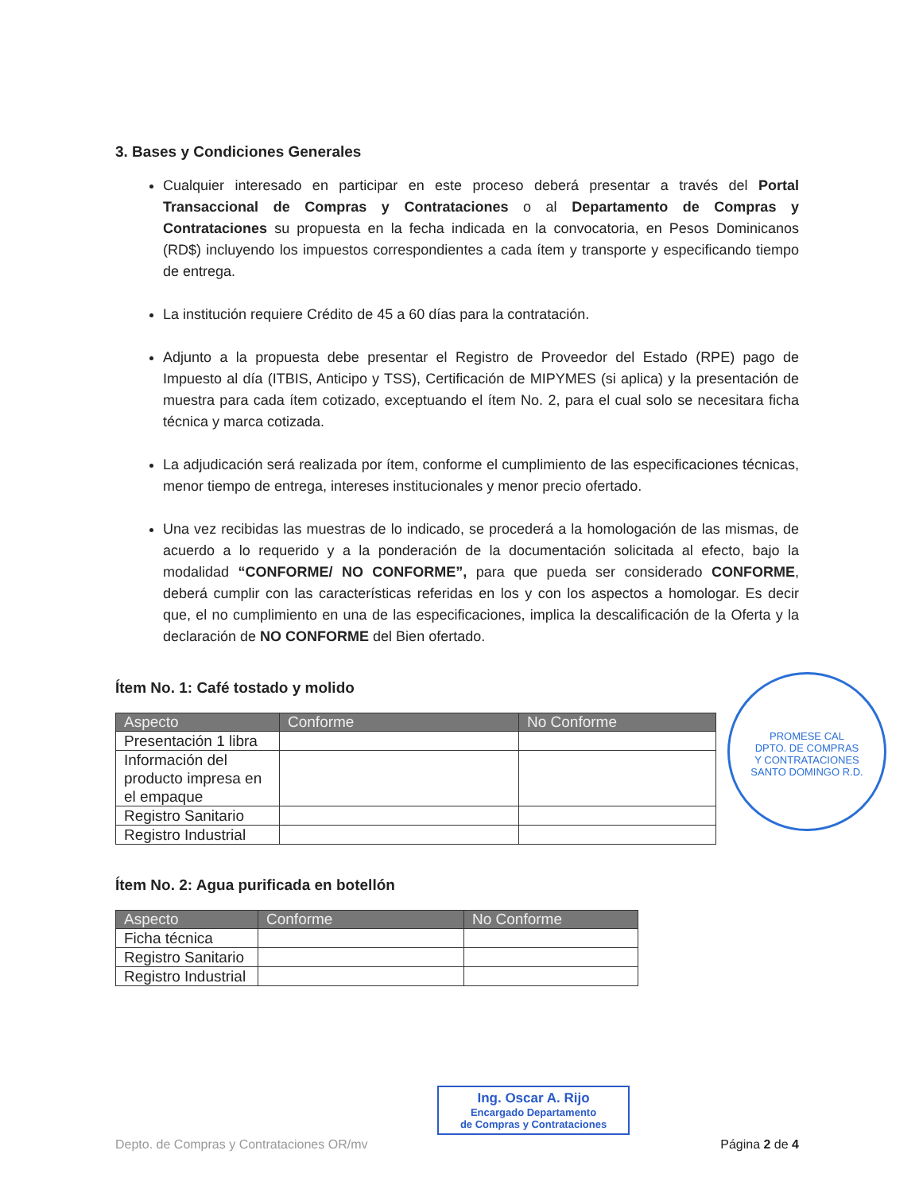3. Bases y Condiciones Generales
Cualquier interesado en participar en este proceso deberá presentar a través del Portal Transaccional de Compras y Contrataciones o al Departamento de Compras y Contrataciones su propuesta en la fecha indicada en la convocatoria, en Pesos Dominicanos (RD$) incluyendo los impuestos correspondientes a cada ítem y transporte y especificando tiempo de entrega.
La institución requiere Crédito de 45 a 60 días para la contratación.
Adjunto a la propuesta debe presentar el Registro de Proveedor del Estado (RPE) pago de Impuesto al día (ITBIS, Anticipo y TSS), Certificación de MIPYMES (si aplica) y la presentación de muestra para cada ítem cotizado, exceptuando el ítem No. 2, para el cual solo se necesitara ficha técnica y marca cotizada.
La adjudicación será realizada por ítem, conforme el cumplimiento de las especificaciones técnicas, menor tiempo de entrega, intereses institucionales y menor precio ofertado.
Una vez recibidas las muestras de lo indicado, se procederá a la homologación de las mismas, de acuerdo a lo requerido y a la ponderación de la documentación solicitada al efecto, bajo la modalidad “CONFORME/ NO CONFORME”, para que pueda ser considerado CONFORME, deberá cumplir con las características referidas en los y con los aspectos a homologar. Es decir que, el no cumplimiento en una de las especificaciones, implica la descalificación de la Oferta y la declaración de NO CONFORME del Bien ofertado.
Ítem No. 1: Café tostado y molido
| Aspecto | Conforme | No Conforme |
| --- | --- | --- |
| Presentación 1 libra | | |
| Información del producto impresa en el empaque | | |
| Registro Sanitario | | |
| Registro Industrial | | |
Ítem No. 2: Agua purificada en botellón
| Aspecto | Conforme | No Conforme |
| --- | --- | --- |
| Ficha técnica | | |
| Registro Sanitario | | |
| Registro Industrial | | |
PROMESE CAL
DPTO. DE COMPRAS
Y CONTRATACIONES
SANTO DOMINGO R.D.
Ing. Oscar A. Rijo
Encargado Departamento
de Compras y Contrataciones
Depto. de Compras y Contrataciones OR/mv Página 2 de 4